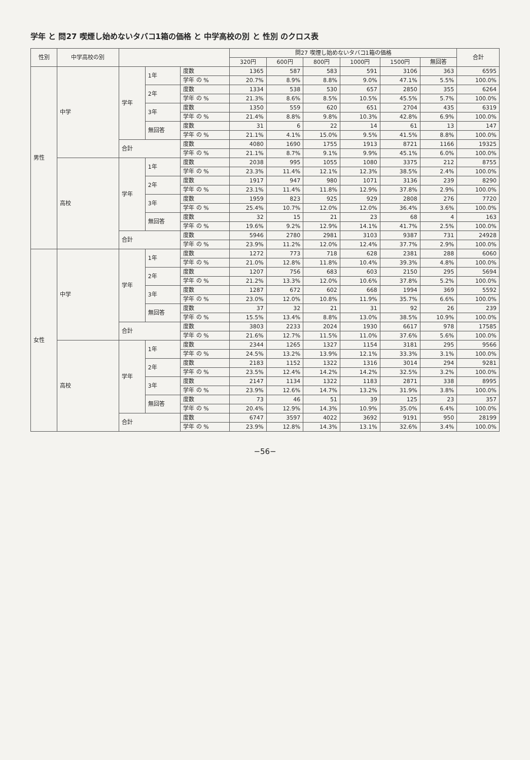学年 と 問27 喫煙し始めないタバコ1箱の価格 と 中学高校の別 と 性別 のクロス表
| 性別 | 中学高校の別 | | | | 問27 喫煙し始めないタバコ1箱の価格 | | | | | | 合計 |
| --- | --- | --- | --- | --- | --- | --- | --- | --- | --- | --- | --- |
| | | | | | 320円 | 600円 | 800円 | 1000円 | 1500円 | 無回答 | |
| 男性 | 中学 | 学年 | 1年 | 度数 | 1365 | 587 | 583 | 591 | 3106 | 363 | 6595 |
| | | | | 学年 の % | 20.7% | 8.9% | 8.8% | 9.0% | 47.1% | 5.5% | 100.0% |
| | | | 2年 | 度数 | 1334 | 538 | 530 | 657 | 2850 | 355 | 6264 |
| | | | | 学年 の % | 21.3% | 8.6% | 8.5% | 10.5% | 45.5% | 5.7% | 100.0% |
| | | | 3年 | 度数 | 1350 | 559 | 620 | 651 | 2704 | 435 | 6319 |
| | | | | 学年 の % | 21.4% | 8.8% | 9.8% | 10.3% | 42.8% | 6.9% | 100.0% |
| | | | 無回答 | 度数 | 31 | 6 | 22 | 14 | 61 | 13 | 147 |
| | | | | 学年 の % | 21.1% | 4.1% | 15.0% | 9.5% | 41.5% | 8.8% | 100.0% |
| | | 合計 | | 度数 | 4080 | 1690 | 1755 | 1913 | 8721 | 1166 | 19325 |
| | | | | 学年 の % | 21.1% | 8.7% | 9.1% | 9.9% | 45.1% | 6.0% | 100.0% |
| | 高校 | 学年 | 1年 | 度数 | 2038 | 995 | 1055 | 1080 | 3375 | 212 | 8755 |
| | | | | 学年 の % | 23.3% | 11.4% | 12.1% | 12.3% | 38.5% | 2.4% | 100.0% |
| | | | 2年 | 度数 | 1917 | 947 | 980 | 1071 | 3136 | 239 | 8290 |
| | | | | 学年 の % | 23.1% | 11.4% | 11.8% | 12.9% | 37.8% | 2.9% | 100.0% |
| | | | 3年 | 度数 | 1959 | 823 | 925 | 929 | 2808 | 276 | 7720 |
| | | | | 学年 の % | 25.4% | 10.7% | 12.0% | 12.0% | 36.4% | 3.6% | 100.0% |
| | | | 無回答 | 度数 | 32 | 15 | 21 | 23 | 68 | 4 | 163 |
| | | | | 学年 の % | 19.6% | 9.2% | 12.9% | 14.1% | 41.7% | 2.5% | 100.0% |
| | | 合計 | | 度数 | 5946 | 2780 | 2981 | 3103 | 9387 | 731 | 24928 |
| | | | | 学年 の % | 23.9% | 11.2% | 12.0% | 12.4% | 37.7% | 2.9% | 100.0% |
| 女性 | 中学 | 学年 | 1年 | 度数 | 1272 | 773 | 718 | 628 | 2381 | 288 | 6060 |
| | | | | 学年 の % | 21.0% | 12.8% | 11.8% | 10.4% | 39.3% | 4.8% | 100.0% |
| | | | 2年 | 度数 | 1207 | 756 | 683 | 603 | 2150 | 295 | 5694 |
| | | | | 学年 の % | 21.2% | 13.3% | 12.0% | 10.6% | 37.8% | 5.2% | 100.0% |
| | | | 3年 | 度数 | 1287 | 672 | 602 | 668 | 1994 | 369 | 5592 |
| | | | | 学年 の % | 23.0% | 12.0% | 10.8% | 11.9% | 35.7% | 6.6% | 100.0% |
| | | | 無回答 | 度数 | 37 | 32 | 21 | 31 | 92 | 26 | 239 |
| | | | | 学年 の % | 15.5% | 13.4% | 8.8% | 13.0% | 38.5% | 10.9% | 100.0% |
| | | 合計 | | 度数 | 3803 | 2233 | 2024 | 1930 | 6617 | 978 | 17585 |
| | | | | 学年 の % | 21.6% | 12.7% | 11.5% | 11.0% | 37.6% | 5.6% | 100.0% |
| | 高校 | 学年 | 1年 | 度数 | 2344 | 1265 | 1327 | 1154 | 3181 | 295 | 9566 |
| | | | | 学年 の % | 24.5% | 13.2% | 13.9% | 12.1% | 33.3% | 3.1% | 100.0% |
| | | | 2年 | 度数 | 2183 | 1152 | 1322 | 1316 | 3014 | 294 | 9281 |
| | | | | 学年 の % | 23.5% | 12.4% | 14.2% | 14.2% | 32.5% | 3.2% | 100.0% |
| | | | 3年 | 度数 | 2147 | 1134 | 1322 | 1183 | 2871 | 338 | 8995 |
| | | | | 学年 の % | 23.9% | 12.6% | 14.7% | 13.2% | 31.9% | 3.8% | 100.0% |
| | | | 無回答 | 度数 | 73 | 46 | 51 | 39 | 125 | 23 | 357 |
| | | | | 学年 の % | 20.4% | 12.9% | 14.3% | 10.9% | 35.0% | 6.4% | 100.0% |
| | | 合計 | | 度数 | 6747 | 3597 | 4022 | 3692 | 9191 | 950 | 28199 |
| | | | | 学年 の % | 23.9% | 12.8% | 14.3% | 13.1% | 32.6% | 3.4% | 100.0% |
−56−